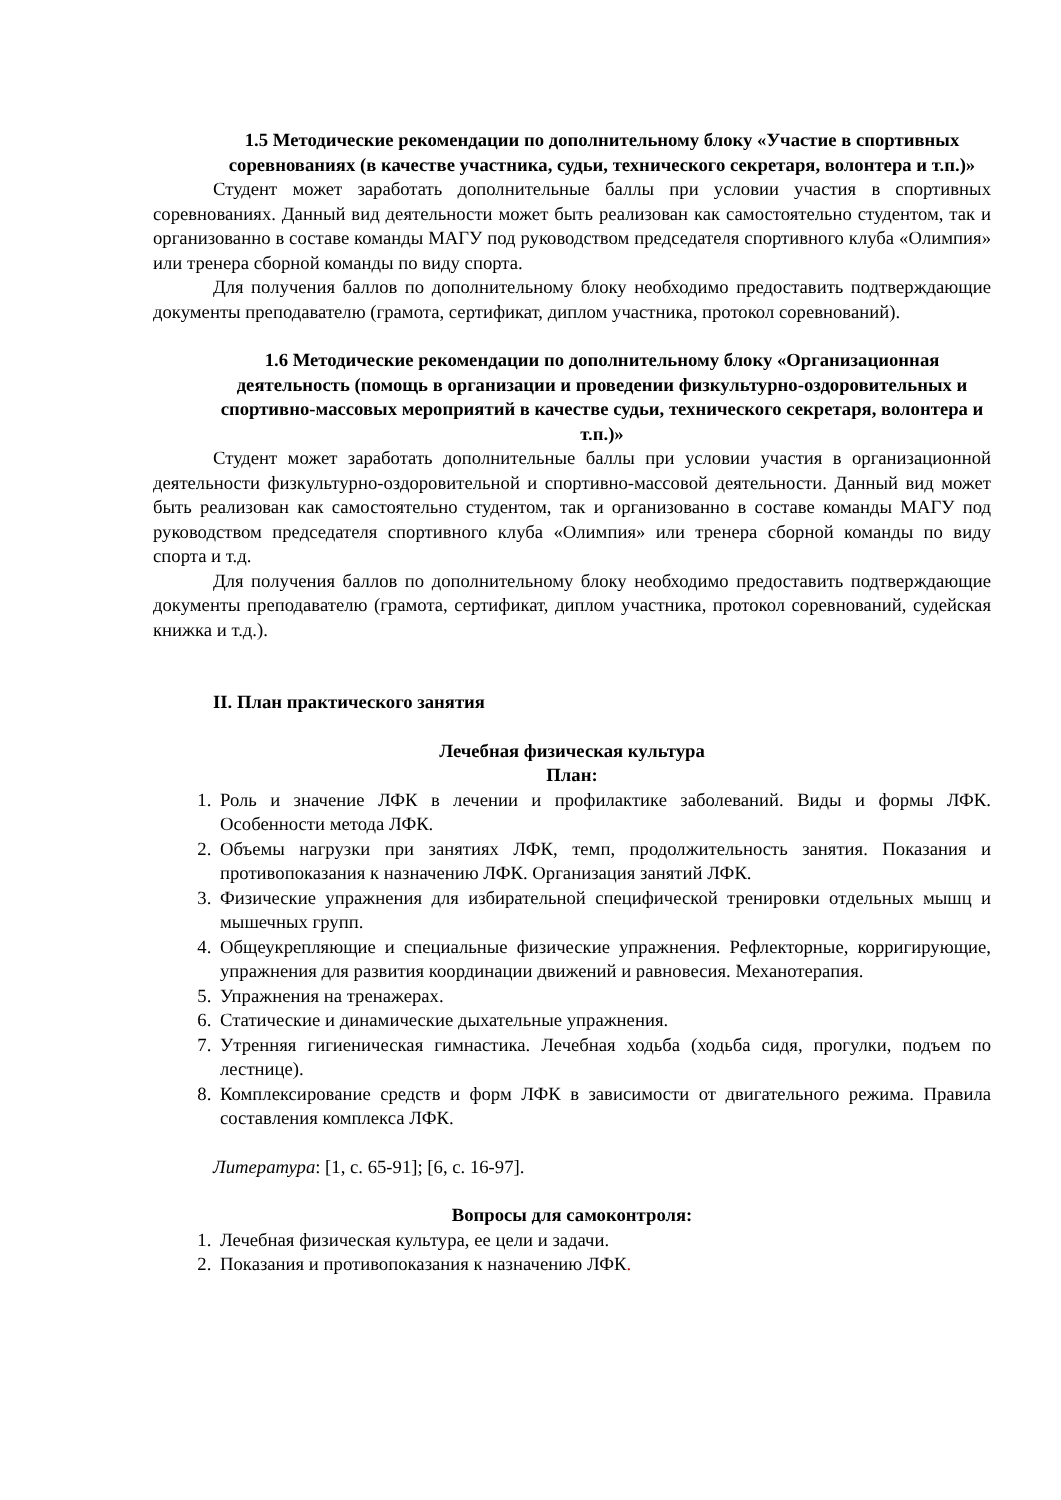1.5 Методические рекомендации по дополнительному блоку «Участие в спортивных соревнованиях (в качестве участника, судьи, технического секретаря, волонтера и т.п.)»
Студент может заработать дополнительные баллы при условии участия в спортивных соревнованиях. Данный вид деятельности может быть реализован как самостоятельно студентом, так и организованно в составе команды МАГУ под руководством председателя спортивного клуба «Олимпия» или тренера сборной команды по виду спорта.
Для получения баллов по дополнительному блоку необходимо предоставить подтверждающие документы преподавателю (грамота, сертификат, диплом участника, протокол соревнований).
1.6 Методические рекомендации по дополнительному блоку «Организационная деятельность (помощь в организации и проведении физкультурно-оздоровительных и спортивно-массовых мероприятий в качестве судьи, технического секретаря, волонтера и т.п.)»
Студент может заработать дополнительные баллы при условии участия в организационной деятельности физкультурно-оздоровительной и спортивно-массовой деятельности. Данный вид может быть реализован как самостоятельно студентом, так и организованно в составе команды МАГУ под руководством председателя спортивного клуба «Олимпия» или тренера сборной команды по виду спорта и т.д.
Для получения баллов по дополнительному блоку необходимо предоставить подтверждающие документы преподавателю (грамота, сертификат, диплом участника, протокол соревнований, судейская книжка и т.д.).
II. План практического занятия
Лечебная физическая культура
План:
1. Роль и значение ЛФК в лечении и профилактике заболеваний. Виды и формы ЛФК. Особенности метода ЛФК.
2. Объемы нагрузки при занятиях ЛФК, темп, продолжительность занятия. Показания и противопоказания к назначению ЛФК. Организация занятий ЛФК.
3. Физические упражнения для избирательной специфической тренировки отдельных мышц и мышечных групп.
4. Общеукрепляющие и специальные физические упражнения. Рефлекторные, корригирующие, упражнения для развития координации движений и равновесия. Механотерапия.
5. Упражнения на тренажерах.
6. Статические и динамические дыхательные упражнения.
7. Утренняя гигиеническая гимнастика. Лечебная ходьба (ходьба сидя, прогулки, подъем по лестнице).
8. Комплексирование средств и форм ЛФК в зависимости от двигательного режима. Правила составления комплекса ЛФК.
Литература: [1, с. 65-91]; [6, с. 16-97].
Вопросы для самоконтроля:
1. Лечебная физическая культура, ее цели и задачи.
2. Показания и противопоказания к назначению ЛФК.